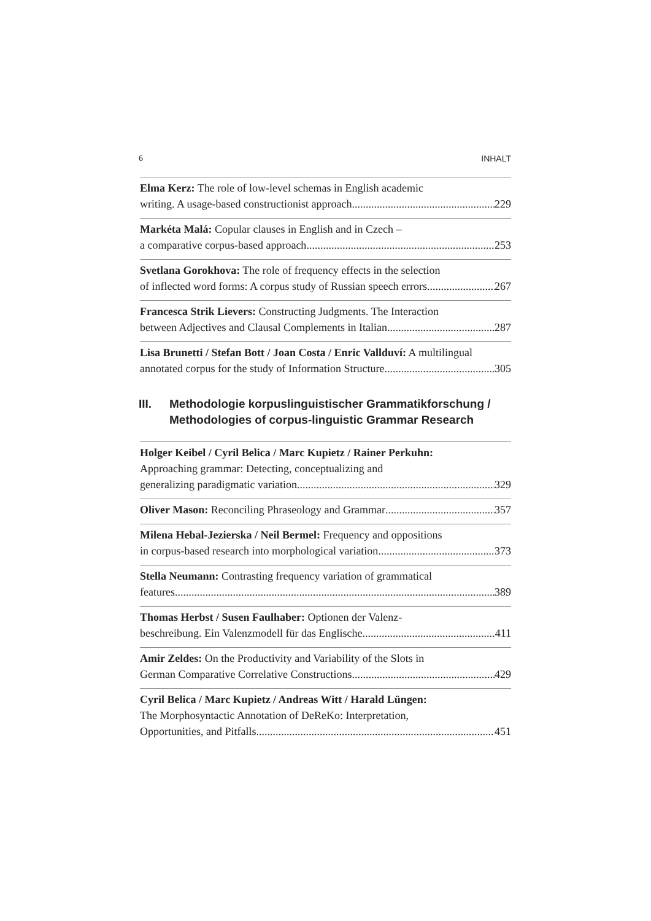6 INHALT
Elma Kerz: The role of low-level schemas in English academic
writing. A usage-based constructionist approach 229
Markéta Malá: Copular clauses in English and in Czech –
a comparative corpus-based approach 253
Svetlana Gorokhova: The role of frequency effects in the selection
of inflected word forms: A corpus study of Russian speech errors 267
Francesca Strik Lievers: Constructing Judgments. The Interaction
between Adjectives and Clausal Complements in Italian 287
Lisa Brunetti / Stefan Bott / Joan Costa / Enric Vallduví: A multilingual
annotated corpus for the study of Information Structure 305
III. Methodologie korpuslinguistischer Grammatikforschung /
Methodologies of corpus-linguistic Grammar Research
Holger Keibel / Cyril Belica / Marc Kupietz / Rainer Perkuhn:
Approaching grammar: Detecting, conceptualizing and
generalizing paradigmatic variation 329
Oliver Mason: Reconciling Phraseology and Grammar 357
Milena Hebal-Jezierska / Neil Bermel: Frequency and oppositions
in corpus-based research into morphological variation 373
Stella Neumann: Contrasting frequency variation of grammatical
features 389
Thomas Herbst / Susen Faulhaber: Optionen der Valenz-
beschreibung. Ein Valenzmodell für das Englische 411
Amir Zeldes: On the Productivity and Variability of the Slots in
German Comparative Correlative Constructions 429
Cyril Belica / Marc Kupietz / Andreas Witt / Harald Lüngen:
The Morphosyntactic Annotation of DeReKo: Interpretation,
Opportunities, and Pitfalls 451